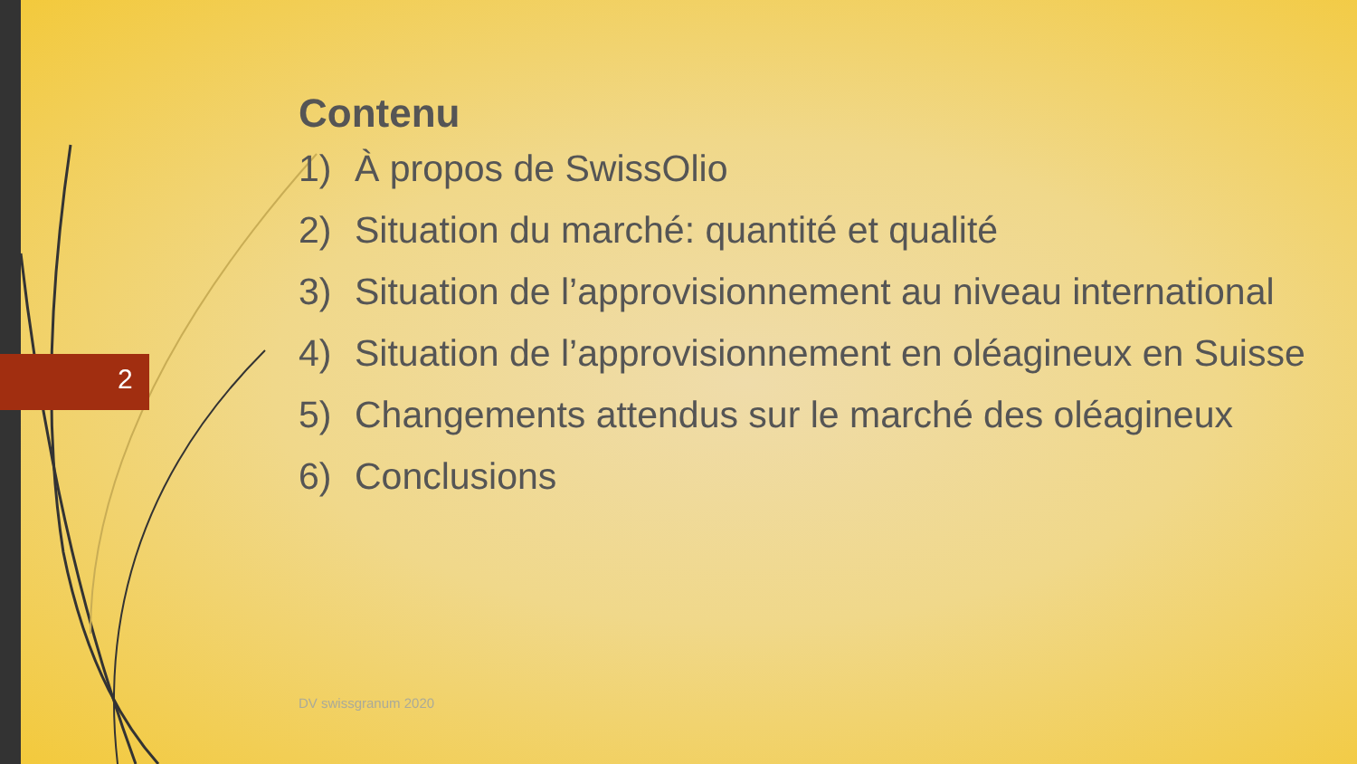2
Contenu
1) À propos de SwissOlio
2) Situation du marché: quantité et qualité
3) Situation de l’approvisionnement au niveau international
4) Situation de l’approvisionnement en oléagineux en Suisse
5) Changements attendus sur le marché des oléagineux
6) Conclusions
DV swissgranum 2020